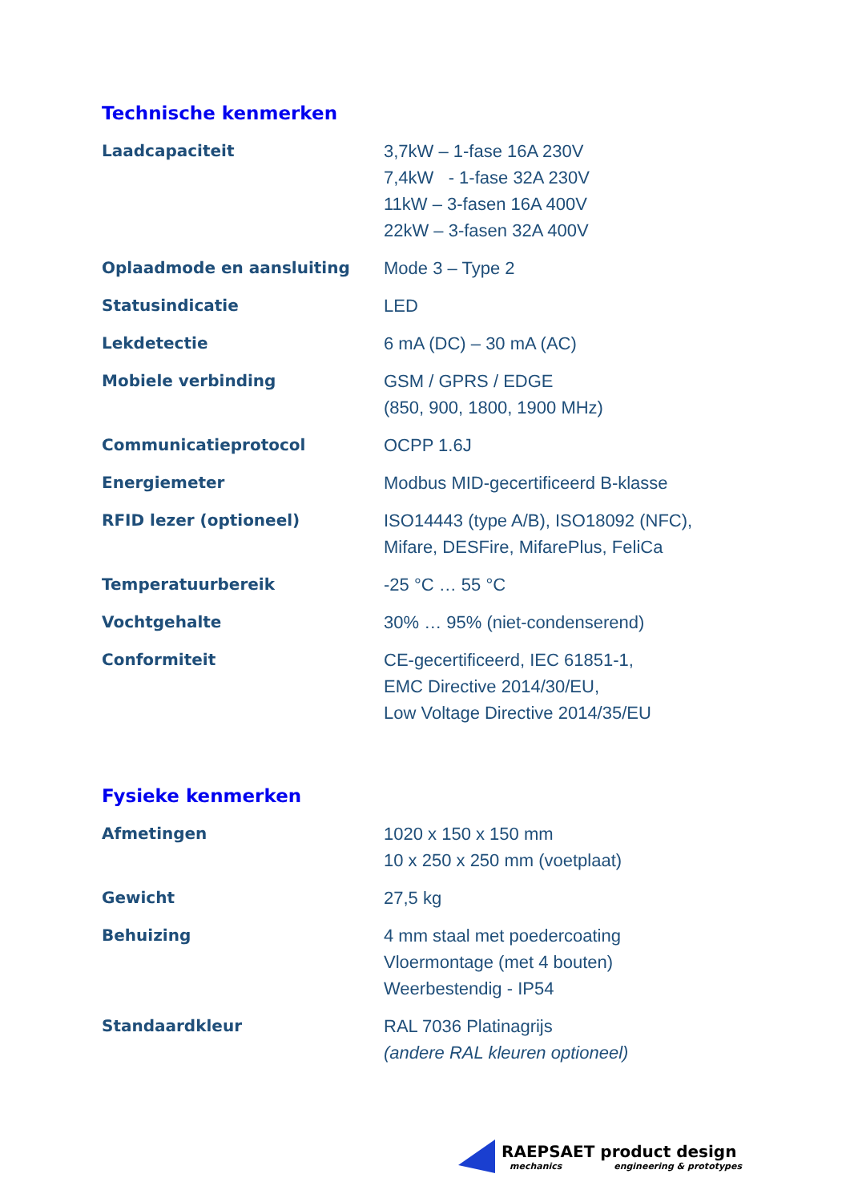Technische kenmerken
| Laadcapaciteit | 3,7kW – 1-fase 16A 230V 7,4kW - 1-fase 32A 230V 11kW – 3-fasen 16A 400V 22kW – 3-fasen 32A 400V |
| Oplaadmode en aansluiting | Mode 3 – Type 2 |
| Statusindicatie | LED |
| Lekdetectie | 6 mA (DC) – 30 mA (AC) |
| Mobiele verbinding | GSM / GPRS / EDGE (850, 900, 1800, 1900 MHz) |
| Communicatieprotocol | OCPP 1.6J |
| Energiemeter | Modbus MID-gecertificeerd B-klasse |
| RFID lezer (optioneel) | ISO14443 (type A/B), ISO18092 (NFC), Mifare, DESFire, MifarePlus, FeliCa |
| Temperatuurbereik | -25 °C … 55 °C |
| Vochtgehalte | 30% … 95% (niet-condenserend) |
| Conformiteit | CE-gecertificeerd, IEC 61851-1, EMC Directive 2014/30/EU, Low Voltage Directive 2014/35/EU |
Fysieke kenmerken
| Afmetingen | 1020 x 150 x 150 mm 10 x 250 x 250 mm (voetplaat) |
| Gewicht | 27,5 kg |
| Behuizing | 4 mm staal met poedercoating Vloermontage (met 4 bouten) Weerbestendig - IP54 |
| Standaardkleur | RAL 7036 Platinagrijs (andere RAL kleuren optioneel) |
RAEPSAET product design
mechanics engineering & prototypes